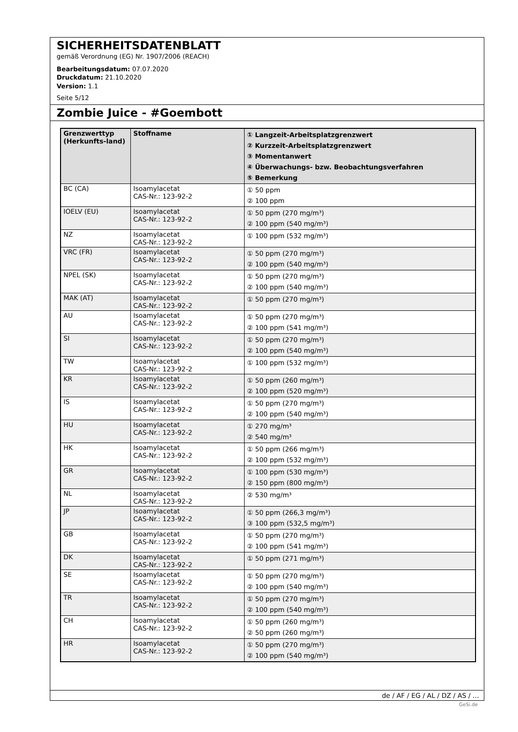SICHERHEITSDATENBLATT
gemäß Verordnung (EG) Nr. 1907/2006 (REACH)
Bearbeitungsdatum: 07.07.2020
Druckdatum: 21.10.2020
Version: 1.1
Seite 5/12
Zombie Juice - #Goembott
| Grenzwerttyp (Herkunfts-land) | Stoffname | ① Langzeit-Arbeitsplatzgrenzwert ② Kurzzeit-Arbeitsplatzgrenzwert ③ Momentanwert ④ Überwachungs- bzw. Beobachtungsverfahren ⑤ Bemerkung |
| --- | --- | --- |
| BC (CA) | Isoamylacetat CAS-Nr.: 123-92-2 | ① 50 ppm ② 100 ppm |
| IOELV (EU) | Isoamylacetat CAS-Nr.: 123-92-2 | ① 50 ppm (270 mg/m³) ② 100 ppm (540 mg/m³) |
| NZ | Isoamylacetat CAS-Nr.: 123-92-2 | ① 100 ppm (532 mg/m³) |
| VRC (FR) | Isoamylacetat CAS-Nr.: 123-92-2 | ① 50 ppm (270 mg/m³) ② 100 ppm (540 mg/m³) |
| NPEL (SK) | Isoamylacetat CAS-Nr.: 123-92-2 | ① 50 ppm (270 mg/m³) ② 100 ppm (540 mg/m³) |
| MAK (AT) | Isoamylacetat CAS-Nr.: 123-92-2 | ① 50 ppm (270 mg/m³) |
| AU | Isoamylacetat CAS-Nr.: 123-92-2 | ① 50 ppm (270 mg/m³) ② 100 ppm (541 mg/m³) |
| SI | Isoamylacetat CAS-Nr.: 123-92-2 | ① 50 ppm (270 mg/m³) ② 100 ppm (540 mg/m³) |
| TW | Isoamylacetat CAS-Nr.: 123-92-2 | ① 100 ppm (532 mg/m³) |
| KR | Isoamylacetat CAS-Nr.: 123-92-2 | ① 50 ppm (260 mg/m³) ② 100 ppm (520 mg/m³) |
| IS | Isoamylacetat CAS-Nr.: 123-92-2 | ① 50 ppm (270 mg/m³) ② 100 ppm (540 mg/m³) |
| HU | Isoamylacetat CAS-Nr.: 123-92-2 | ① 270 mg/m³ ② 540 mg/m³ |
| HK | Isoamylacetat CAS-Nr.: 123-92-2 | ① 50 ppm (266 mg/m³) ② 100 ppm (532 mg/m³) |
| GR | Isoamylacetat CAS-Nr.: 123-92-2 | ① 100 ppm (530 mg/m³) ② 150 ppm (800 mg/m³) |
| NL | Isoamylacetat CAS-Nr.: 123-92-2 | ② 530 mg/m³ |
| JP | Isoamylacetat CAS-Nr.: 123-92-2 | ① 50 ppm (266,3 mg/m³) ③ 100 ppm (532,5 mg/m³) |
| GB | Isoamylacetat CAS-Nr.: 123-92-2 | ① 50 ppm (270 mg/m³) ② 100 ppm (541 mg/m³) |
| DK | Isoamylacetat CAS-Nr.: 123-92-2 | ① 50 ppm (271 mg/m³) |
| SE | Isoamylacetat CAS-Nr.: 123-92-2 | ① 50 ppm (270 mg/m³) ② 100 ppm (540 mg/m³) |
| TR | Isoamylacetat CAS-Nr.: 123-92-2 | ① 50 ppm (270 mg/m³) ② 100 ppm (540 mg/m³) |
| CH | Isoamylacetat CAS-Nr.: 123-92-2 | ① 50 ppm (260 mg/m³) ② 50 ppm (260 mg/m³) |
| HR | Isoamylacetat CAS-Nr.: 123-92-2 | ① 50 ppm (270 mg/m³) ② 100 ppm (540 mg/m³) |
de / AF / EG / AL / DZ / AS / ...
GeSi.de